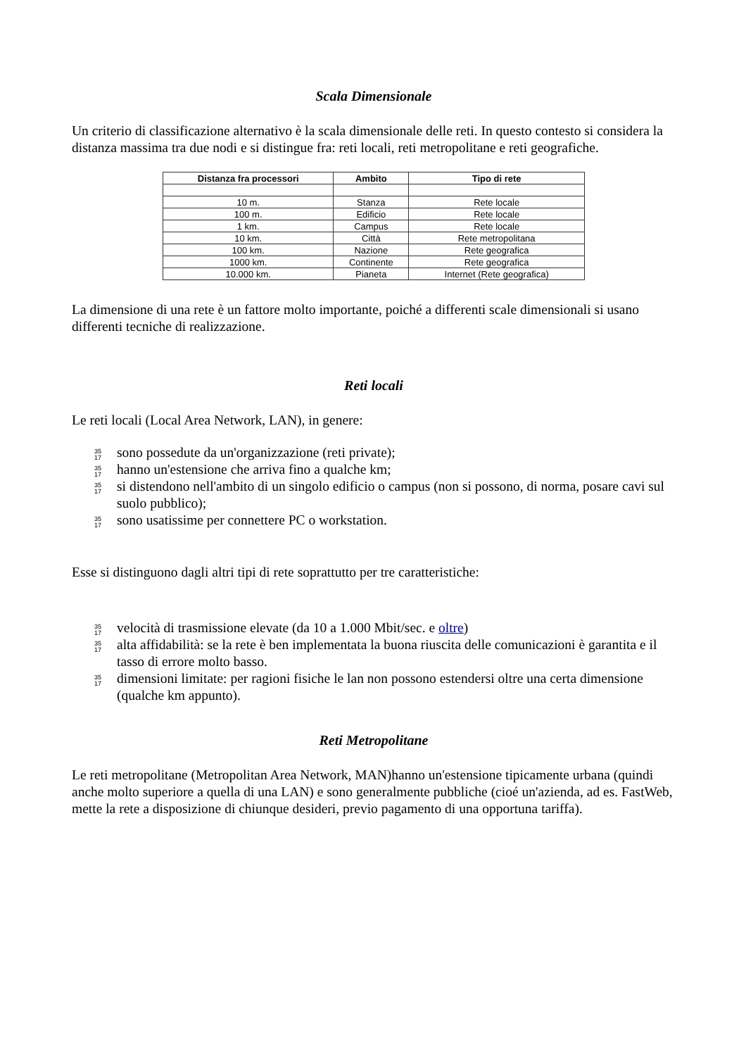Scala Dimensionale
Un criterio di classificazione alternativo è la scala dimensionale delle reti. In questo contesto si considera la distanza massima tra due nodi e si distingue fra: reti locali, reti metropolitane e reti geografiche.
| Distanza fra processori | Ambito | Tipo di rete |
| --- | --- | --- |
| 10 m. | Stanza | Rete locale |
| 100 m. | Edificio | Rete locale |
| 1 km. | Campus | Rete locale |
| 10 km. | Città | Rete metropolitana |
| 100 km. | Nazione | Rete geografica |
| 1000 km. | Continente | Rete geografica |
| 10.000 km. | Pianeta | Internet (Rete geografica) |
La dimensione di una rete è un fattore molto importante, poiché a differenti scale dimensionali si usano differenti tecniche di realizzazione.
Reti locali
Le reti locali (Local Area Network, LAN), in genere:
35
17 sono possedute da un'organizzazione (reti private);
35
17 hanno un'estensione che arriva fino a qualche km;
35
17 si distendono nell'ambito di un singolo edificio o campus (non si possono, di norma, posare cavi sul suolo pubblico);
35
17 sono usatissime per connettere PC o workstation.
Esse si distinguono dagli altri tipi di rete soprattutto per tre caratteristiche:
35
17 velocità di trasmissione elevate (da 10 a 1.000 Mbit/sec. e oltre)
35
17 alta affidabilità: se la rete è ben implementata la buona riuscita delle comunicazioni è garantita e il tasso di errore molto basso.
35
17 dimensioni limitate: per ragioni fisiche le lan non possono estendersi oltre una certa dimensione (qualche km appunto).
Reti Metropolitane
Le reti metropolitane (Metropolitan Area Network, MAN)hanno un'estensione tipicamente urbana (quindi anche molto superiore a quella di una LAN) e sono generalmente pubbliche (cioé un'azienda, ad es. FastWeb, mette la rete a disposizione di chiunque desideri, previo pagamento di una opportuna tariffa).